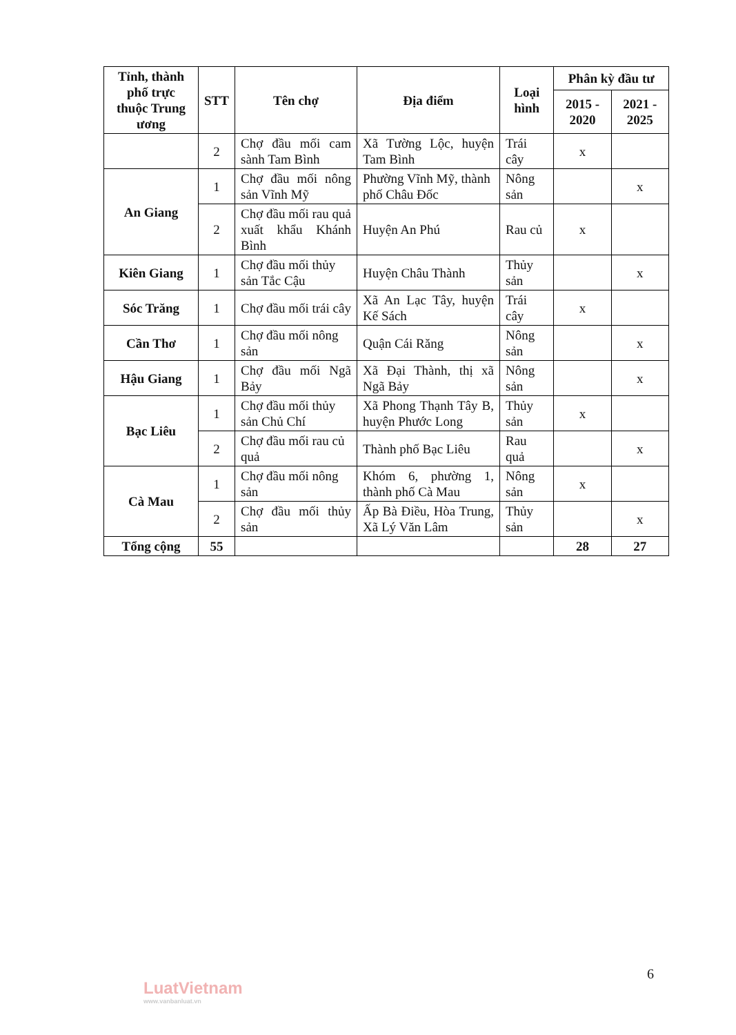| Tỉnh, thành phố trực thuộc Trung ương | STT | Tên chợ | Địa điểm | Loại hình | Phân kỳ đầu tư | |
| --- | --- | --- | --- | --- | --- | --- |
| | | | | | 2015 - 2020 | 2021 - 2025 |
| | 2 | Chợ đầu mối cam sành Tam Bình | Xã Tường Lộc, huyện Tam Bình | Trái cây | x | |
| An Giang | 1 | Chợ đầu mối nông sản Vĩnh Mỹ | Phường Vĩnh Mỹ, thành phố Châu Đốc | Nông sản | | x |
| | 2 | Chợ đầu mối rau quả xuất khẩu Khánh Bình | Huyện An Phú | Rau củ | x | |
| Kiên Giang | 1 | Chợ đầu mối thủy sản Tắc Cậu | Huyện Châu Thành | Thủy sản | | x |
| Sóc Trăng | 1 | Chợ đầu mối trái cây | Xã An Lạc Tây, huyện Kế Sách | Trái cây | x | |
| Cần Thơ | 1 | Chợ đầu mối nông sản | Quận Cái Răng | Nông sản | | x |
| Hậu Giang | 1 | Chợ đầu mối Ngã Bảy | Xã Đại Thành, thị xã Ngã Bảy | Nông sản | | x |
| Bạc Liêu | 1 | Chợ đầu mối thủy sản Chủ Chí | Xã Phong Thạnh Tây B, huyện Phước Long | Thủy sản | x | |
| | 2 | Chợ đầu mối rau củ quả | Thành phố Bạc Liêu | Rau quả | | x |
| Cà Mau | 1 | Chợ đầu mối nông sản | Khóm 6, phường 1, thành phố Cà Mau | Nông sản | x | |
| | 2 | Chợ đầu mối thủy sản | Ấp Bà Điều, Hòa Trung, Xã Lý Văn Lâm | Thủy sản | | x |
| Tổng cộng | 55 | | | | 28 | 27 |
6
LuatVietnam
www.vanbanluat.vn